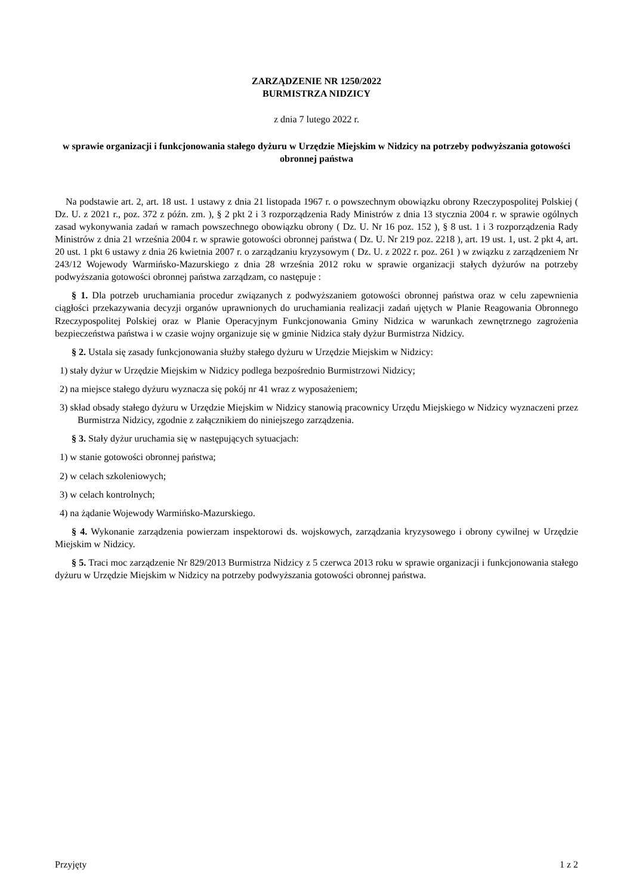ZARZĄDZENIE NR 1250/2022
BURMISTRZA NIDZICY
z dnia 7 lutego 2022 r.
w sprawie organizacji i funkcjonowania stałego dyżuru w Urzędzie Miejskim w Nidzicy na potrzeby podwyższania gotowości obronnej państwa
Na podstawie art. 2, art. 18 ust. 1 ustawy z dnia 21 listopada 1967 r. o powszechnym obowiązku obrony Rzeczypospolitej Polskiej ( Dz. U. z 2021 r., poz. 372 z późn. zm. ), § 2 pkt 2 i 3 rozporządzenia Rady Ministrów z dnia 13 stycznia 2004 r. w sprawie ogólnych zasad wykonywania zadań w ramach powszechnego obowiązku obrony ( Dz. U. Nr 16 poz. 152 ), § 8 ust. 1 i 3 rozporządzenia Rady Ministrów z dnia 21 września 2004 r. w sprawie gotowości obronnej państwa ( Dz. U. Nr 219 poz. 2218 ), art. 19 ust. 1, ust. 2 pkt 4, art. 20 ust. 1 pkt 6 ustawy z dnia 26 kwietnia 2007 r. o zarządzaniu kryzysowym ( Dz. U. z 2022 r. poz. 261 ) w związku z zarządzeniem Nr 243/12 Wojewody Warmińsko-Mazurskiego z dnia 28 września 2012 roku w sprawie organizacji stałych dyżurów na potrzeby podwyższania gotowości obronnej państwa zarządzam, co następuje :
§ 1. Dla potrzeb uruchamiania procedur związanych z podwyższaniem gotowości obronnej państwa oraz w celu zapewnienia ciągłości przekazywania decyzji organów uprawnionych do uruchamiania realizacji zadań ujętych w Planie Reagowania Obronnego Rzeczypospolitej Polskiej oraz w Planie Operacyjnym Funkcjonowania Gminy Nidzica w warunkach zewnętrznego zagrożenia bezpieczeństwa państwa i w czasie wojny organizuje się w gminie Nidzica stały dyżur Burmistrza Nidzicy.
§ 2. Ustala się zasady funkcjonowania służby stałego dyżuru w Urzędzie Miejskim w Nidzicy:
1) stały dyżur w Urzędzie Miejskim w Nidzicy podlega bezpośrednio Burmistrzowi Nidzicy;
2) na miejsce stałego dyżuru wyznacza się pokój nr 41 wraz z wyposażeniem;
3) skład obsady stałego dyżuru w Urzędzie Miejskim w Nidzicy stanowią pracownicy Urzędu Miejskiego w Nidzicy wyznaczeni przez Burmistrza Nidzicy, zgodnie z załącznikiem do niniejszego zarządzenia.
§ 3. Stały dyżur uruchamia się w następujących sytuacjach:
1) w stanie gotowości obronnej państwa;
2) w celach szkoleniowych;
3) w celach kontrolnych;
4) na żądanie Wojewody Warmińsko-Mazurskiego.
§ 4. Wykonanie zarządzenia powierzam inspektorowi ds. wojskowych, zarządzania kryzysowego i obrony cywilnej w Urzędzie Miejskim w Nidzicy.
§ 5. Traci moc zarządzenie Nr 829/2013 Burmistrza Nidzicy z 5 czerwca 2013 roku w sprawie organizacji i funkcjonowania stałego dyżuru w Urzędzie Miejskim w Nidzicy na potrzeby podwyższania gotowości obronnej państwa.
Przyjęty 1 z 2